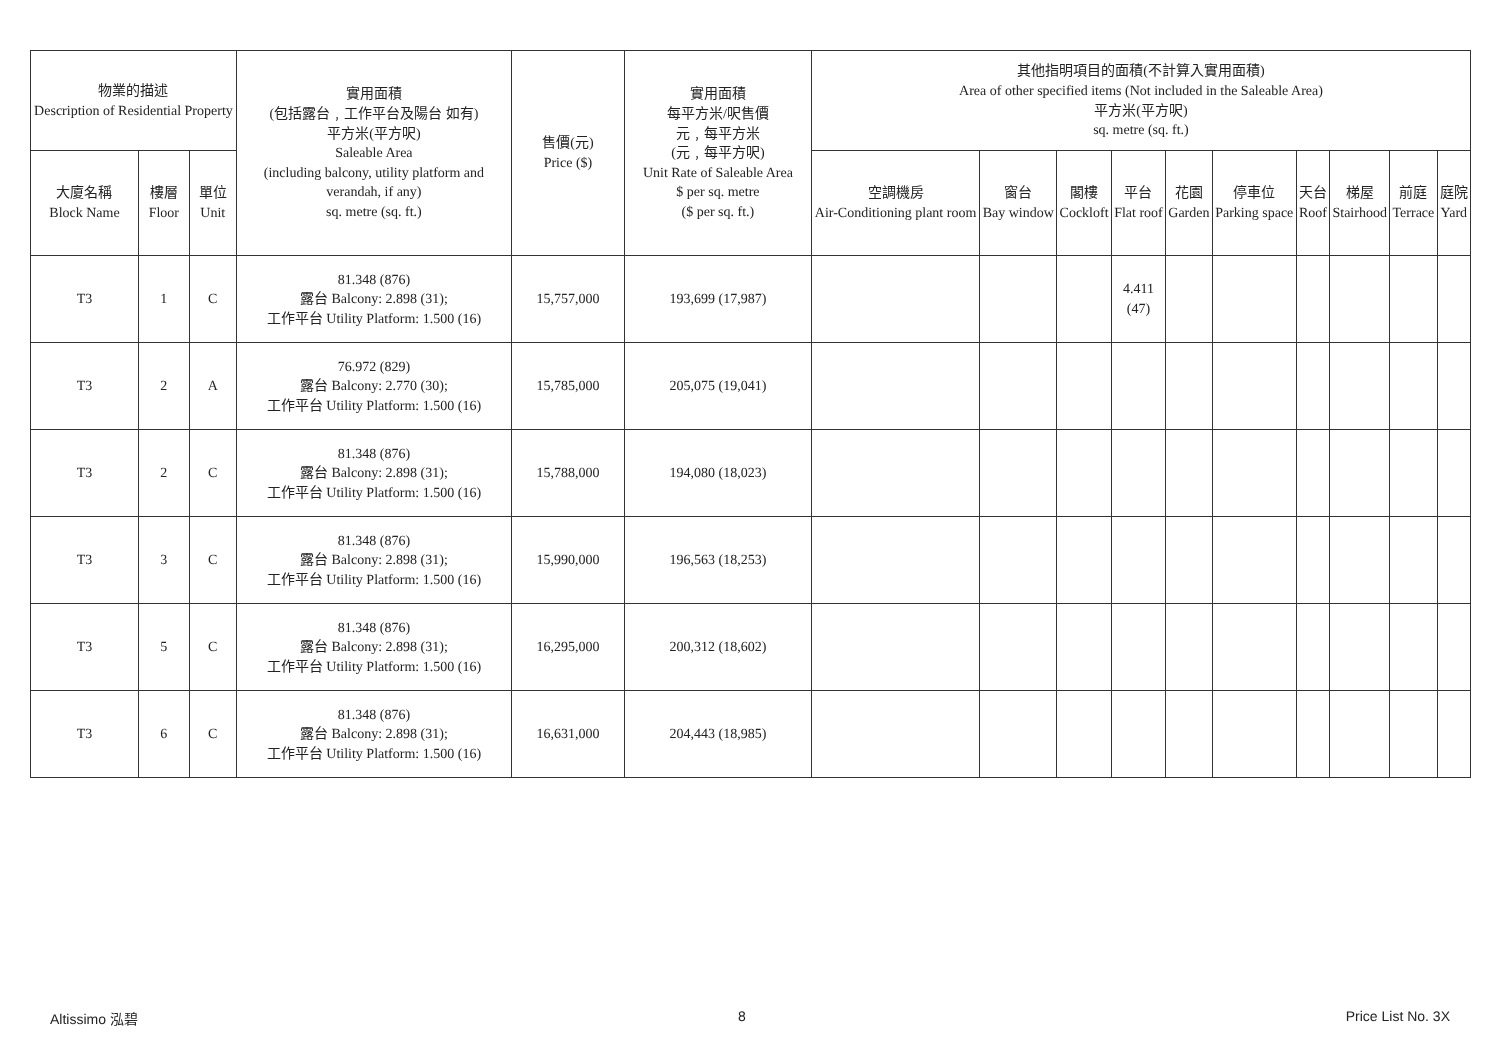| 物業的描述 Description of Residential Property | | | 實用面積 (包括露台﹐工作平台及陽台 如有) 平方米(平方呎) Saleable Area (including balcony, utility platform and verandah, if any) sq. metre (sq. ft.) | 售價(元) Price ($) | 實用面積 每平方米/呎售價 元﹐每平方米 (元﹐每平方呎) Unit Rate of Saleable Area $ per sq. metre ($ per sq. ft.) | 其他指明項目的面積(不計算入實用面積) Area of other specified items (Not included in the Saleable Area) 平方米(平方呎) sq. metre (sq. ft.) | | | | | | | | | |
| --- | --- | --- | --- | --- | --- | --- | --- | --- | --- | --- | --- | --- | --- | --- | --- |
| 大廈名稱 Block Name | 樓層 Floor | 單位 Unit | | | | 空調機房 Air-Conditioning plant room | 窗台 Bay window | 閣樓 Cockloft | 平台 Flat roof | 花園 Garden | 停車位 Parking space | 天台 Roof | 梯屋 Stairhood | 前庭 Terrace | 庭院 Yard |
| T3 | 1 | C | 81.348 (876) 露台 Balcony: 2.898 (31); 工作平台 Utility Platform: 1.500 (16) | 15,757,000 | 193,699 (17,987) | | | | 4.411 (47) | | | | | | |
| T3 | 2 | A | 76.972 (829) 露台 Balcony: 2.770 (30); 工作平台 Utility Platform: 1.500 (16) | 15,785,000 | 205,075 (19,041) | | | | | | | | | | |
| T3 | 2 | C | 81.348 (876) 露台 Balcony: 2.898 (31); 工作平台 Utility Platform: 1.500 (16) | 15,788,000 | 194,080 (18,023) | | | | | | | | | | |
| T3 | 3 | C | 81.348 (876) 露台 Balcony: 2.898 (31); 工作平台 Utility Platform: 1.500 (16) | 15,990,000 | 196,563 (18,253) | | | | | | | | | | |
| T3 | 5 | C | 81.348 (876) 露台 Balcony: 2.898 (31); 工作平台 Utility Platform: 1.500 (16) | 16,295,000 | 200,312 (18,602) | | | | | | | | | | |
| T3 | 6 | C | 81.348 (876) 露台 Balcony: 2.898 (31); 工作平台 Utility Platform: 1.500 (16) | 16,631,000 | 204,443 (18,985) | | | | | | | | | | |
Altissimo 泓碧 8 Price List No. 3X